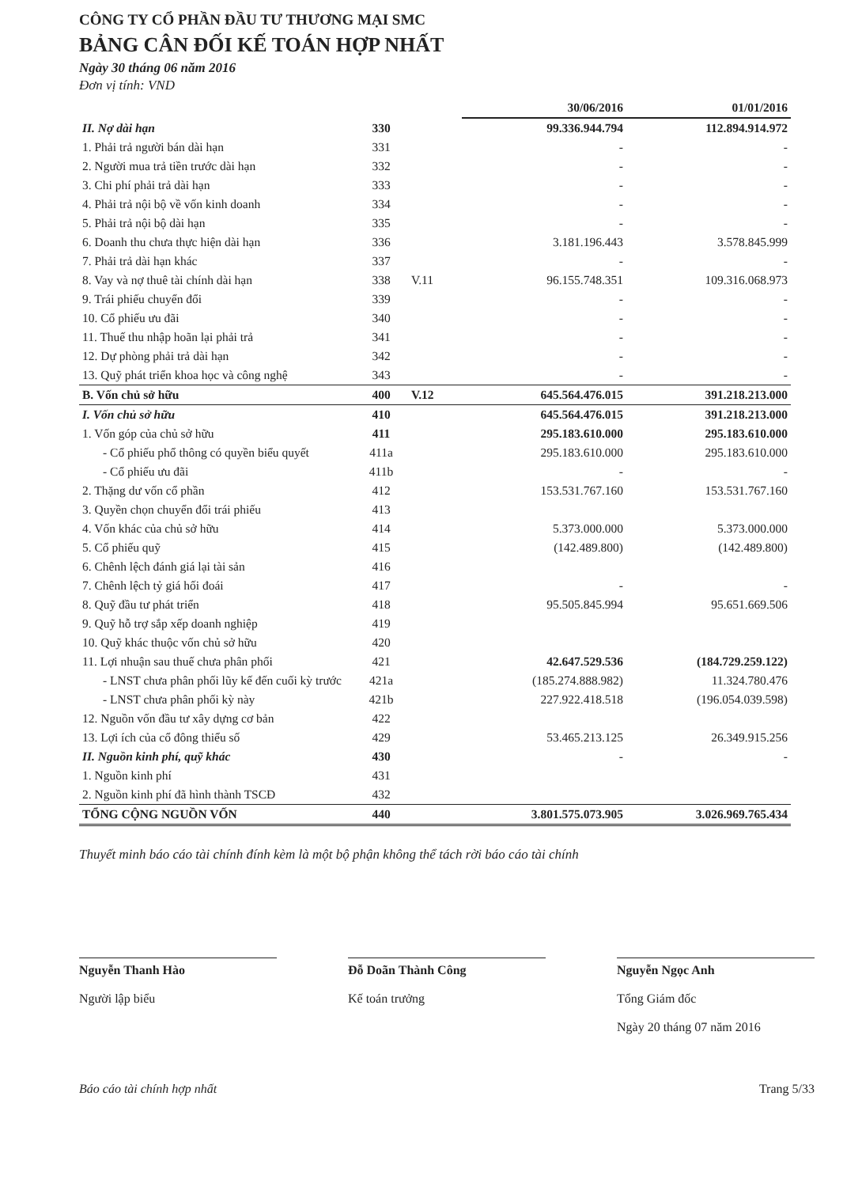CÔNG TY CỔ PHẦN ĐẦU TƯ THƯƠNG MẠI SMC
BẢNG CÂN ĐỐI KẾ TOÁN HỢP NHẤT
Ngày 30 tháng 06 năm 2016
Đơn vị tính: VND
| | | | 30/06/2016 | 01/01/2016 |
| II. Nợ dài hạn | 330 | | 99.336.944.794 | 112.894.914.972 |
| 1. Phải trả người bán dài hạn | 331 | | - | - |
| 2. Người mua trả tiền trước dài hạn | 332 | | - | - |
| 3. Chi phí phải trả dài hạn | 333 | | - | - |
| 4. Phải trả nội bộ về vốn kinh doanh | 334 | | - | - |
| 5. Phải trả nội bộ dài hạn | 335 | | - | - |
| 6. Doanh thu chưa thực hiện dài hạn | 336 | | 3.181.196.443 | 3.578.845.999 |
| 7. Phải trả dài hạn khác | 337 | | - | - |
| 8. Vay và nợ thuê tài chính dài hạn | 338 | V.11 | 96.155.748.351 | 109.316.068.973 |
| 9. Trái phiếu chuyển đổi | 339 | | - | - |
| 10. Cổ phiếu ưu đãi | 340 | | - | - |
| 11. Thuế thu nhập hoãn lại phải trả | 341 | | - | - |
| 12. Dự phòng phải trả dài hạn | 342 | | - | - |
| 13. Quỹ phát triển khoa học và công nghệ | 343 | | - | - |
| B. Vốn chủ sở hữu | 400 | V.12 | 645.564.476.015 | 391.218.213.000 |
| I. Vốn chủ sở hữu | 410 | | 645.564.476.015 | 391.218.213.000 |
| 1. Vốn góp của chủ sở hữu | 411 | | 295.183.610.000 | 295.183.610.000 |
| - Cổ phiếu phổ thông có quyền biểu quyết | 411a | | 295.183.610.000 | 295.183.610.000 |
| - Cổ phiếu ưu đãi | 411b | | - | - |
| 2. Thặng dư vốn cổ phần | 412 | | 153.531.767.160 | 153.531.767.160 |
| 3. Quyền chọn chuyển đổi trái phiếu | 413 | | | |
| 4. Vốn khác của chủ sở hữu | 414 | | 5.373.000.000 | 5.373.000.000 |
| 5. Cổ phiếu quỹ | 415 | | (142.489.800) | (142.489.800) |
| 6. Chênh lệch đánh giá lại tài sản | 416 | | | |
| 7. Chênh lệch tỷ giá hối đoái | 417 | | - | - |
| 8. Quỹ đầu tư phát triển | 418 | | 95.505.845.994 | 95.651.669.506 |
| 9. Quỹ hỗ trợ sắp xếp doanh nghiệp | 419 | | | |
| 10. Quỹ khác thuộc vốn chủ sở hữu | 420 | | | |
| 11. Lợi nhuận sau thuế chưa phân phối | 421 | | 42.647.529.536 | (184.729.259.122) |
| - LNST chưa phân phối lũy kế đến cuối kỳ trước | 421a | | (185.274.888.982) | 11.324.780.476 |
| - LNST chưa phân phối kỳ này | 421b | | 227.922.418.518 | (196.054.039.598) |
| 12. Nguồn vốn đầu tư xây dựng cơ bản | 422 | | | |
| 13. Lợi ích của cổ đông thiểu số | 429 | | 53.465.213.125 | 26.349.915.256 |
| II. Nguồn kinh phí, quỹ khác | 430 | | - | - |
| 1. Nguồn kinh phí | 431 | | | |
| 2. Nguồn kinh phí đã hình thành TSCĐ | 432 | | | |
| TỔNG CỘNG NGUỒN VỐN | 440 | | 3.801.575.073.905 | 3.026.969.765.434 |
Thuyết minh báo cáo tài chính đính kèm là một bộ phận không thể tách rời báo cáo tài chính
Nguyễn Thanh Hào
Người lập biểu
Đỗ Doãn Thành Công
Kế toán trưởng
Nguyễn Ngọc Anh
Tổng Giám đốc
Ngày 20 tháng 07 năm 2016
Báo cáo tài chính hợp nhất Trang 5/33